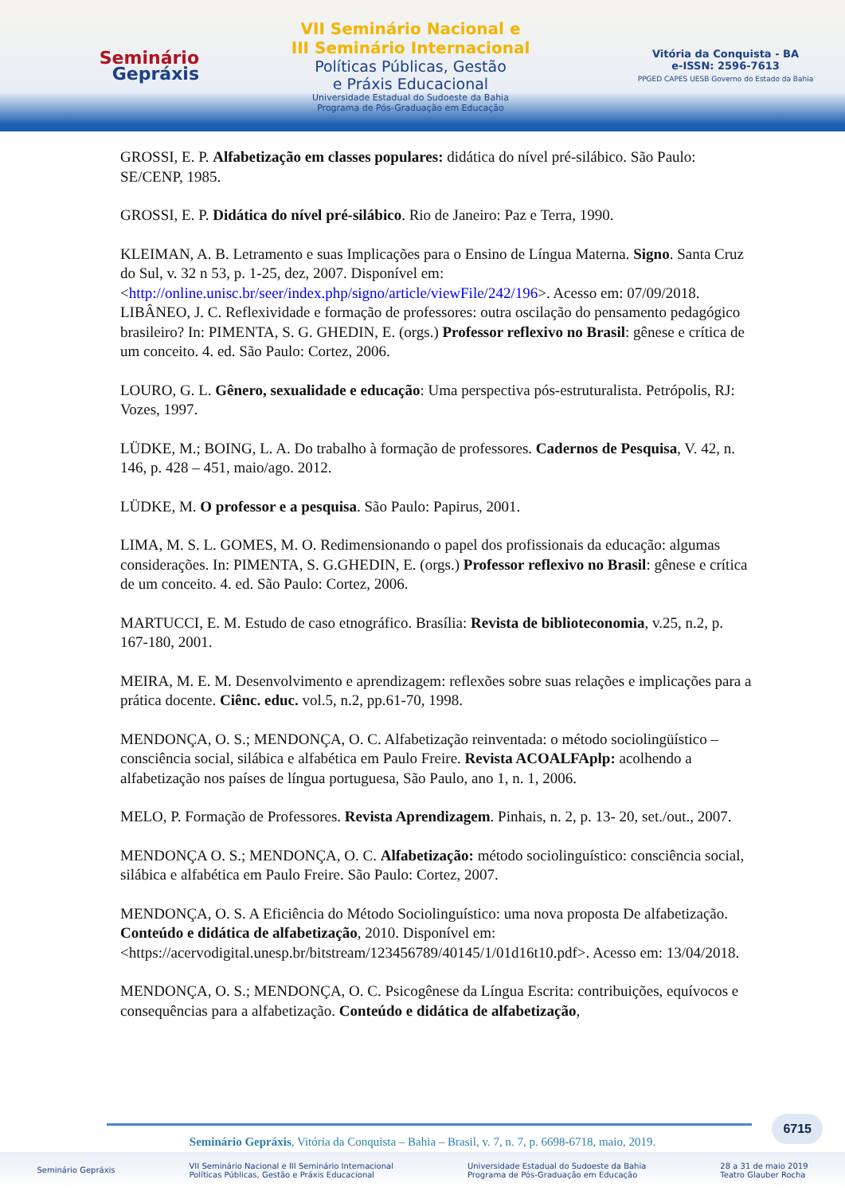Seminário
Gepráxis
VII Seminário Nacional e
III Seminário Internacional
Políticas Públicas, Gestão
e Práxis Educacional
Universidade Estadual do Sudoeste da Bahia
Programa de Pós-Graduação em Educação
Vitória da Conquista - BA
e-ISSN: 2596-7613
PPGED CAPES UESB Governo do Estado da Bahia
GROSSI, E. P. Alfabetização em classes populares: didática do nível pré-silábico. São Paulo: SE/CENP, 1985.
GROSSI, E. P. Didática do nível pré-silábico. Rio de Janeiro: Paz e Terra, 1990.
KLEIMAN, A. B. Letramento e suas Implicações para o Ensino de Língua Materna. Signo. Santa Cruz do Sul, v. 32 n 53, p. 1-25, dez, 2007. Disponível em: <http://online.unisc.br/seer/index.php/signo/article/viewFile/242/196>. Acesso em: 07/09/2018.
LIBÂNEO, J. C. Reflexividade e formação de professores: outra oscilação do pensamento pedagógico brasileiro? In: PIMENTA, S. G. GHEDIN, E. (orgs.) Professor reflexivo no Brasil: gênese e crítica de um conceito. 4. ed. São Paulo: Cortez, 2006.
LOURO, G. L. Gênero, sexualidade e educação: Uma perspectiva pós-estruturalista. Petrópolis, RJ: Vozes, 1997.
LÜDKE, M.; BOING, L. A. Do trabalho à formação de professores. Cadernos de Pesquisa, V. 42, n. 146, p. 428 – 451, maio/ago. 2012.
LÜDKE, M. O professor e a pesquisa. São Paulo: Papirus, 2001.
LIMA, M. S. L. GOMES, M. O. Redimensionando o papel dos profissionais da educação: algumas considerações. In: PIMENTA, S. G.GHEDIN, E. (orgs.) Professor reflexivo no Brasil: gênese e crítica de um conceito. 4. ed. São Paulo: Cortez, 2006.
MARTUCCI, E. M. Estudo de caso etnográfico. Brasília: Revista de biblioteconomia, v.25, n.2, p. 167-180, 2001.
MEIRA, M. E. M. Desenvolvimento e aprendizagem: reflexões sobre suas relações e implicações para a prática docente. Ciênc. educ. vol.5, n.2, pp.61-70, 1998.
MENDONÇA, O. S.; MENDONÇA, O. C. Alfabetização reinventada: o método sociolingüístico – consciência social, silábica e alfabética em Paulo Freire. Revista ACOALFAplp: acolhendo a alfabetização nos países de língua portuguesa, São Paulo, ano 1, n. 1, 2006.
MELO, P. Formação de Professores. Revista Aprendizagem. Pinhais, n. 2, p. 13- 20, set./out., 2007.
MENDONÇA O. S.; MENDONÇA, O. C. Alfabetização: método sociolinguístico: consciência social, silábica e alfabética em Paulo Freire. São Paulo: Cortez, 2007.
MENDONÇA, O. S. A Eficiência do Método Sociolinguístico: uma nova proposta De alfabetização. Conteúdo e didática de alfabetização, 2010. Disponível em: <https://acervodigital.unesp.br/bitstream/123456789/40145/1/01d16t10.pdf>. Acesso em: 13/04/2018.
MENDONÇA, O. S.; MENDONÇA, O. C. Psicogênese da Língua Escrita: contribuições, equívocos e consequências para a alfabetização. Conteúdo e didática de alfabetização,
6715
Seminário Gepráxis, Vitória da Conquista – Bahia – Brasil, v. 7, n. 7, p. 6698-6718, maio, 2019.
Seminário Gepráxis VII Seminário Nacional e III Seminário Internacional
Políticas Públicas, Gestão e Práxis Educacional Universidade Estadual do Sudoeste da Bahia
Programa de Pós-Graduação em Educação 28 a 31 de maio 2019
Teatro Glauber Rocha